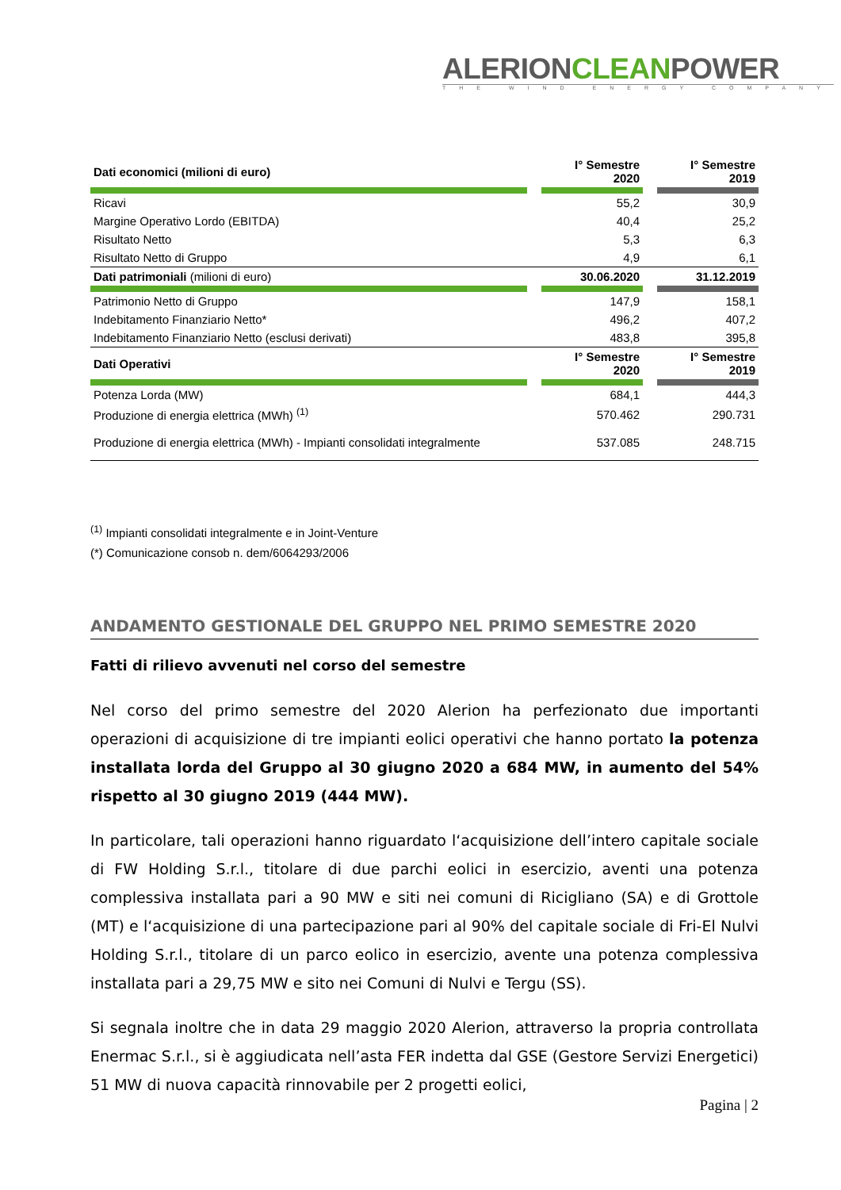ALERIONCLEANPOWER
THE WIND ENERGY COMPANY
| Dati economici (milioni di euro) | | I° Semestre 2020 | | I° Semestre 2019 |
| Ricavi | | 55,2 | | 30,9 |
| Margine Operativo Lordo (EBITDA) | | 40,4 | | 25,2 |
| Risultato Netto | | 5,3 | | 6,3 |
| Risultato Netto di Gruppo | | 4,9 | | 6,1 |
| Dati patrimoniali (milioni di euro) | | 30.06.2020 | | 31.12.2019 |
| Patrimonio Netto di Gruppo | | 147,9 | | 158,1 |
| Indebitamento Finanziario Netto* | | 496,2 | | 407,2 |
| Indebitamento Finanziario Netto (esclusi derivati) | | 483,8 | | 395,8 |
| Dati Operativi | | I° Semestre 2020 | | I° Semestre 2019 |
| Potenza Lorda (MW) | | 684,1 | | 444,3 |
| Produzione di energia elettrica (MWh) <sup>(1)</sup> | | 570.462 | | 290.731 |
| Produzione di energia elettrica (MWh) - Impianti consolidati integralmente | | 537.085 | | 248.715 |
<sup>(1)</sup> Impianti consolidati integralmente e in Joint-Venture
(*) Comunicazione consob n. dem/6064293/2006
ANDAMENTO GESTIONALE DEL GRUPPO NEL PRIMO SEMESTRE 2020
Fatti di rilievo avvenuti nel corso del semestre
Nel corso del primo semestre del 2020 Alerion ha perfezionato due importanti operazioni di acquisizione di tre impianti eolici operativi che hanno portato la potenza installata lorda del Gruppo al 30 giugno 2020 a 684 MW, in aumento del 54% rispetto al 30 giugno 2019 (444 MW).
In particolare, tali operazioni hanno riguardato l‘acquisizione dell’intero capitale sociale di FW Holding S.r.l., titolare di due parchi eolici in esercizio, aventi una potenza complessiva installata pari a 90 MW e siti nei comuni di Ricigliano (SA) e di Grottole (MT) e l‘acquisizione di una partecipazione pari al 90% del capitale sociale di Fri-El Nulvi Holding S.r.l., titolare di un parco eolico in esercizio, avente una potenza complessiva installata pari a 29,75 MW e sito nei Comuni di Nulvi e Tergu (SS).
Si segnala inoltre che in data 29 maggio 2020 Alerion, attraverso la propria controllata Enermac S.r.l., si è aggiudicata nell’asta FER indetta dal GSE (Gestore Servizi Energetici) 51 MW di nuova capacità rinnovabile per 2 progetti eolici,
Pagina | 2